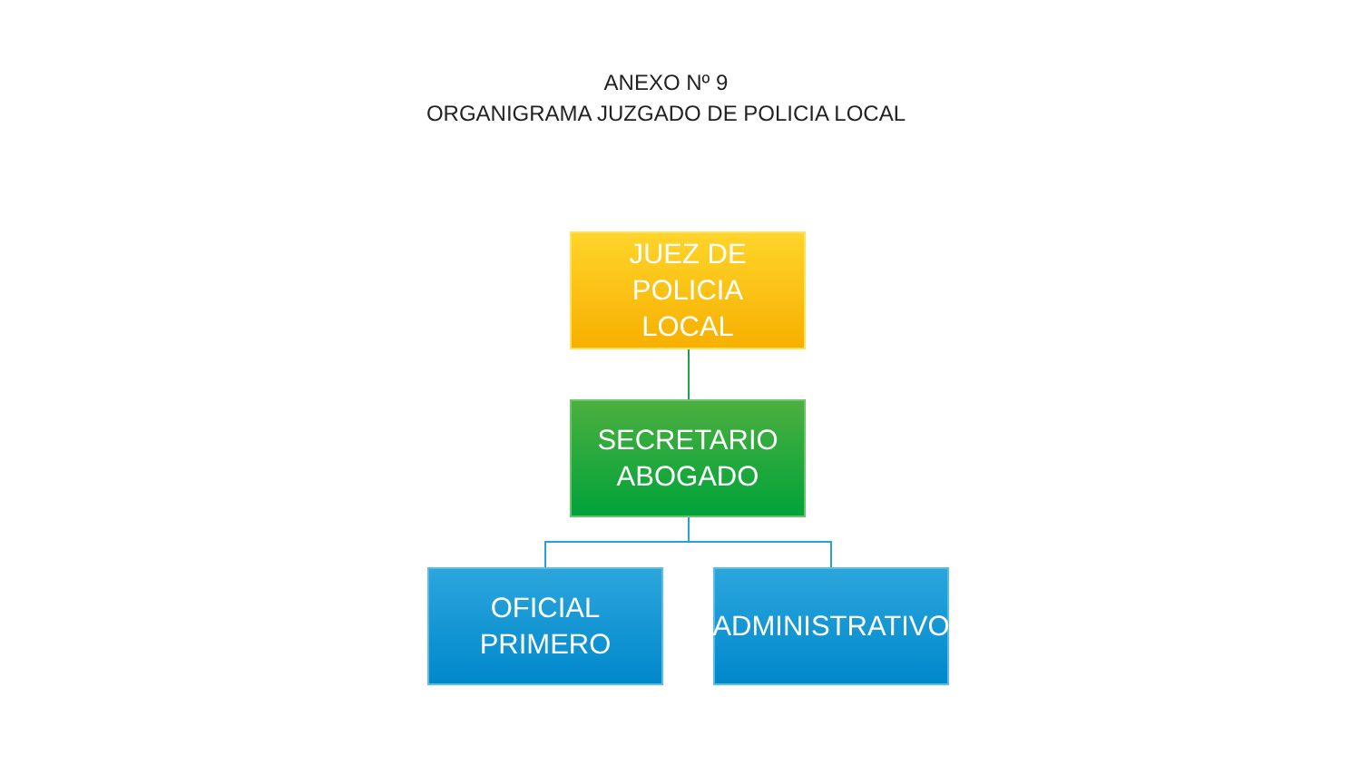ANEXO Nº 9
ORGANIGRAMA JUZGADO DE POLICIA LOCAL
JUEZ DE POLICIA
LOCAL
SECRETARIO
ABOGADO
OFICIAL
PRIMERO
ADMINISTRATIVO